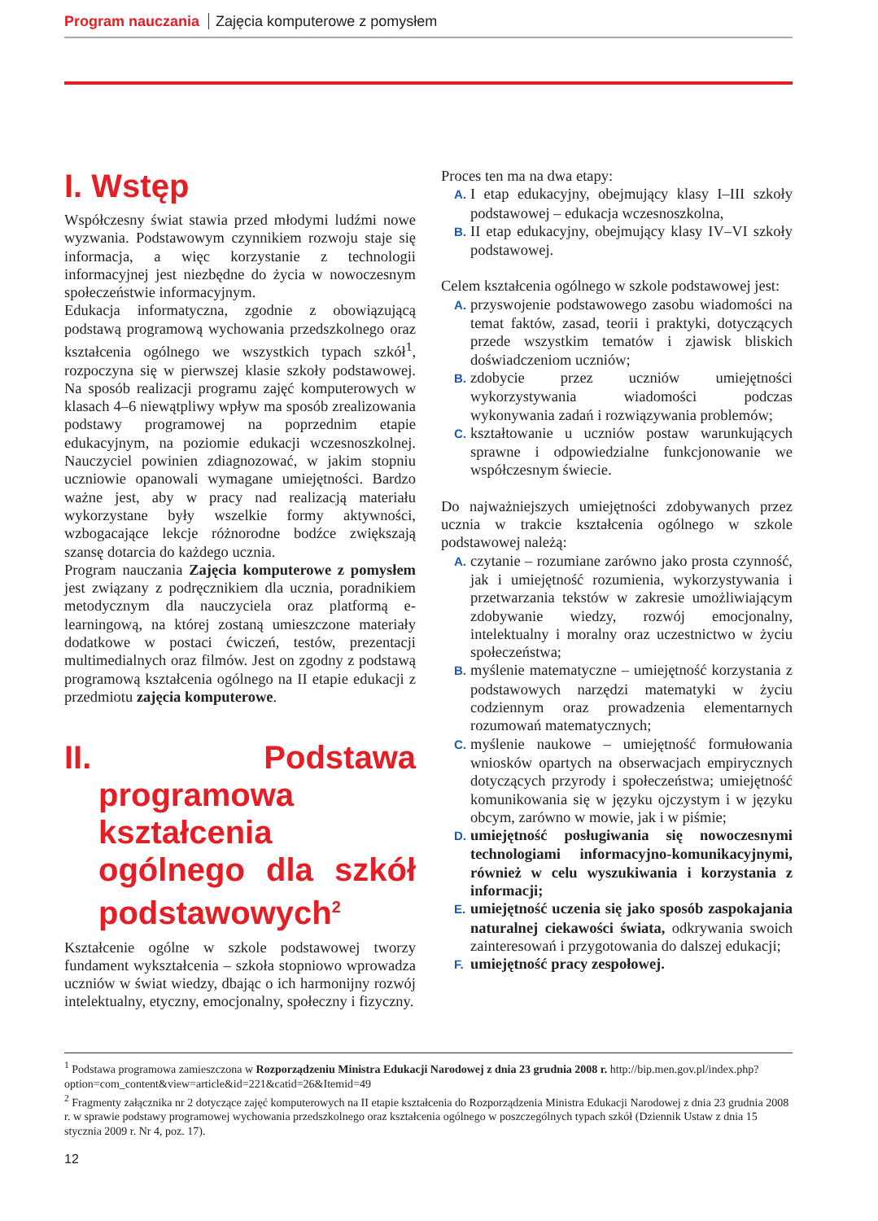Program nauczania Zajęcia komputerowe z pomysłem
I. Wstęp
Współczesny świat stawia przed młodymi ludźmi nowe wyzwania. Podstawowym czynnikiem rozwoju staje się informacja, a więc korzystanie z technologii informacyjnej jest niezbędne do życia w nowoczesnym społeczeństwie informacyjnym.
Edukacja informatyczna, zgodnie z obowiązującą podstawą programową wychowania przedszkolnego oraz kształcenia ogólnego we wszystkich typach szkół<sup>1</sup>, rozpoczyna się w pierwszej klasie szkoły podstawowej. Na sposób realizacji programu zajęć komputerowych w klasach 4–6 niewątpliwy wpływ ma sposób zrealizowania podstawy programowej na poprzednim etapie edukacyjnym, na poziomie edukacji wczesnoszkolnej. Nauczyciel powinien zdiagnozować, w jakim stopniu uczniowie opanowali wymagane umiejętności. Bardzo ważne jest, aby w pracy nad realizacją materiału wykorzystane były wszelkie formy aktywności, wzbogacające lekcje różnorodne bodźce zwiększają szansę dotarcia do każdego ucznia.
Program nauczania Zajęcia komputerowe z pomysłem jest związany z podręcznikiem dla ucznia, poradnikiem metodycznym dla nauczyciela oraz platformą e-learningową, na której zostaną umieszczone materiały dodatkowe w postaci ćwiczeń, testów, prezentacji multimedialnych oraz filmów. Jest on zgodny z podstawą programową kształcenia ogólnego na II etapie edukacji z przedmiotu zajęcia komputerowe.
II. Podstawa programowa kształcenia ogólnego dla szkół podstawowych<sup>2</sup>
Kształcenie ogólne w szkole podstawowej tworzy fundament wykształcenia – szkoła stopniowo wprowadza uczniów w świat wiedzy, dbając o ich harmonijny rozwój intelektualny, etyczny, emocjonalny, społeczny i fizyczny.
Proces ten ma na dwa etapy:
A. I etap edukacyjny, obejmujący klasy I–III szkoły podstawowej – edukacja wczesnoszkolna,
B. II etap edukacyjny, obejmujący klasy IV–VI szkoły podstawowej.
Celem kształcenia ogólnego w szkole podstawowej jest:
A. przyswojenie podstawowego zasobu wiadomości na temat faktów, zasad, teorii i praktyki, dotyczących przede wszystkim tematów i zjawisk bliskich doświadczeniom uczniów;
B. zdobycie przez uczniów umiejętności wykorzystywania wiadomości podczas wykonywania zadań i rozwiązywania problemów;
C. kształtowanie u uczniów postaw warunkujących sprawne i odpowiedzialne funkcjonowanie we współczesnym świecie.
Do najważniejszych umiejętności zdobywanych przez ucznia w trakcie kształcenia ogólnego w szkole podstawowej należą:
A. czytanie – rozumiane zarówno jako prosta czynność, jak i umiejętność rozumienia, wykorzystywania i przetwarzania tekstów w zakresie umożliwiającym zdobywanie wiedzy, rozwój emocjonalny, intelektualny i moralny oraz uczestnictwo w życiu społeczeństwa;
B. myślenie matematyczne – umiejętność korzystania z podstawowych narzędzi matematyki w życiu codziennym oraz prowadzenia elementarnych rozumowań matematycznych;
C. myślenie naukowe – umiejętność formułowania wniosków opartych na obserwacjach empirycznych dotyczących przyrody i społeczeństwa; umiejętność komunikowania się w języku ojczystym i w języku obcym, zarówno w mowie, jak i w piśmie;
D. umiejętność posługiwania się nowoczesnymi technologiami informacyjno-komunikacyjnymi, również w celu wyszukiwania i korzystania z informacji;
E. umiejętność uczenia się jako sposób zaspokajania naturalnej ciekawości świata, odkrywania swoich zainteresowań i przygotowania do dalszej edukacji;
F. umiejętność pracy zespołowej.
<sup>1</sup> Podstawa programowa zamieszczona w Rozporządzeniu Ministra Edukacji Narodowej z dnia 23 grudnia 2008 r. http://bip.men.gov.pl/index.php?option=com_content&view=article&id=221&catid=26&Itemid=49
<sup>2</sup> Fragmenty załącznika nr 2 dotyczące zajęć komputerowych na II etapie kształcenia do Rozporządzenia Ministra Edukacji Narodowej z dnia 23 grudnia 2008 r. w sprawie podstawy programowej wychowania przedszkolnego oraz kształcenia ogólnego w poszczególnych typach szkół (Dziennik Ustaw z dnia 15 stycznia 2009 r. Nr 4, poz. 17).
12